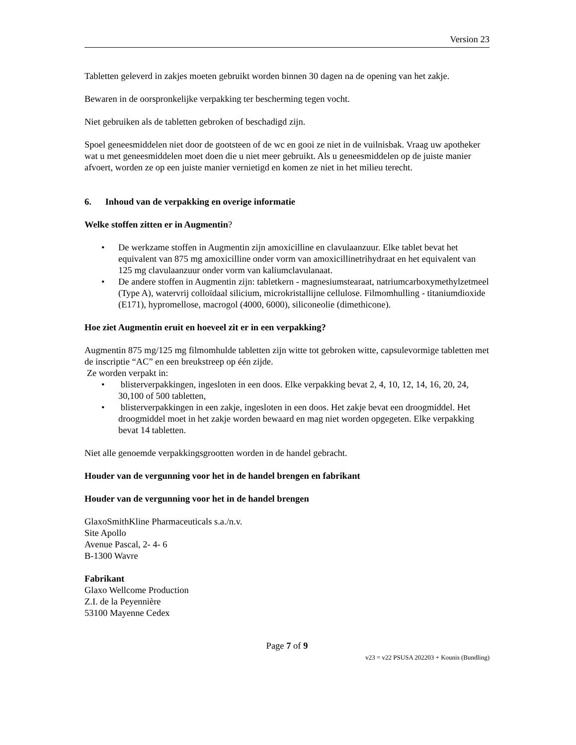Version 23
Tabletten geleverd in zakjes moeten gebruikt worden binnen 30 dagen na de opening van het zakje.
Bewaren in de oorspronkelijke verpakking ter bescherming tegen vocht.
Niet gebruiken als de tabletten gebroken of beschadigd zijn.
Spoel geneesmiddelen niet door de gootsteen of de wc en gooi ze niet in de vuilnisbak. Vraag uw apotheker wat u met geneesmiddelen moet doen die u niet meer gebruikt. Als u geneesmiddelen op de juiste manier afvoert, worden ze op een juiste manier vernietigd en komen ze niet in het milieu terecht.
6. Inhoud van de verpakking en overige informatie
Welke stoffen zitten er in Augmentin?
• De werkzame stoffen in Augmentin zijn amoxicilline en clavulaanzuur. Elke tablet bevat het equivalent van 875 mg amoxicilline onder vorm van amoxicillinetrihydraat en het equivalent van 125 mg clavulaanzuur onder vorm van kaliumclavulanaat.
• De andere stoffen in Augmentin zijn: tabletkern - magnesiumstearaat, natriumcarboxymethylzetmeel (Type A), watervrij colloïdaal silicium, microkristallijne cellulose. Filmomhulling - titaniumdioxide (E171), hypromellose, macrogol (4000, 6000), siliconeolie (dimethicone).
Hoe ziet Augmentin eruit en hoeveel zit er in een verpakking?
Augmentin 875 mg/125 mg filmomhulde tabletten zijn witte tot gebroken witte, capsulevormige tabletten met de inscriptie “AC” en een breukstreep op één zijde.
Ze worden verpakt in:
• blisterverpakkingen, ingesloten in een doos. Elke verpakking bevat 2, 4, 10, 12, 14, 16, 20, 24, 30,100 of 500 tabletten,
• blisterverpakkingen in een zakje, ingesloten in een doos. Het zakje bevat een droogmiddel. Het droogmiddel moet in het zakje worden bewaard en mag niet worden opgegeten. Elke verpakking bevat 14 tabletten.
Niet alle genoemde verpakkingsgrootten worden in de handel gebracht.
Houder van de vergunning voor het in de handel brengen en fabrikant
Houder van de vergunning voor het in de handel brengen
GlaxoSmithKline Pharmaceuticals s.a./n.v.
Site Apollo
Avenue Pascal, 2- 4- 6
B-1300 Wavre
Fabrikant
Glaxo Wellcome Production
Z.I. de la Peyennière
53100 Mayenne Cedex
Page 7 of 9
v23 = v22 PSUSA 202203 + Kounis (Bundling)